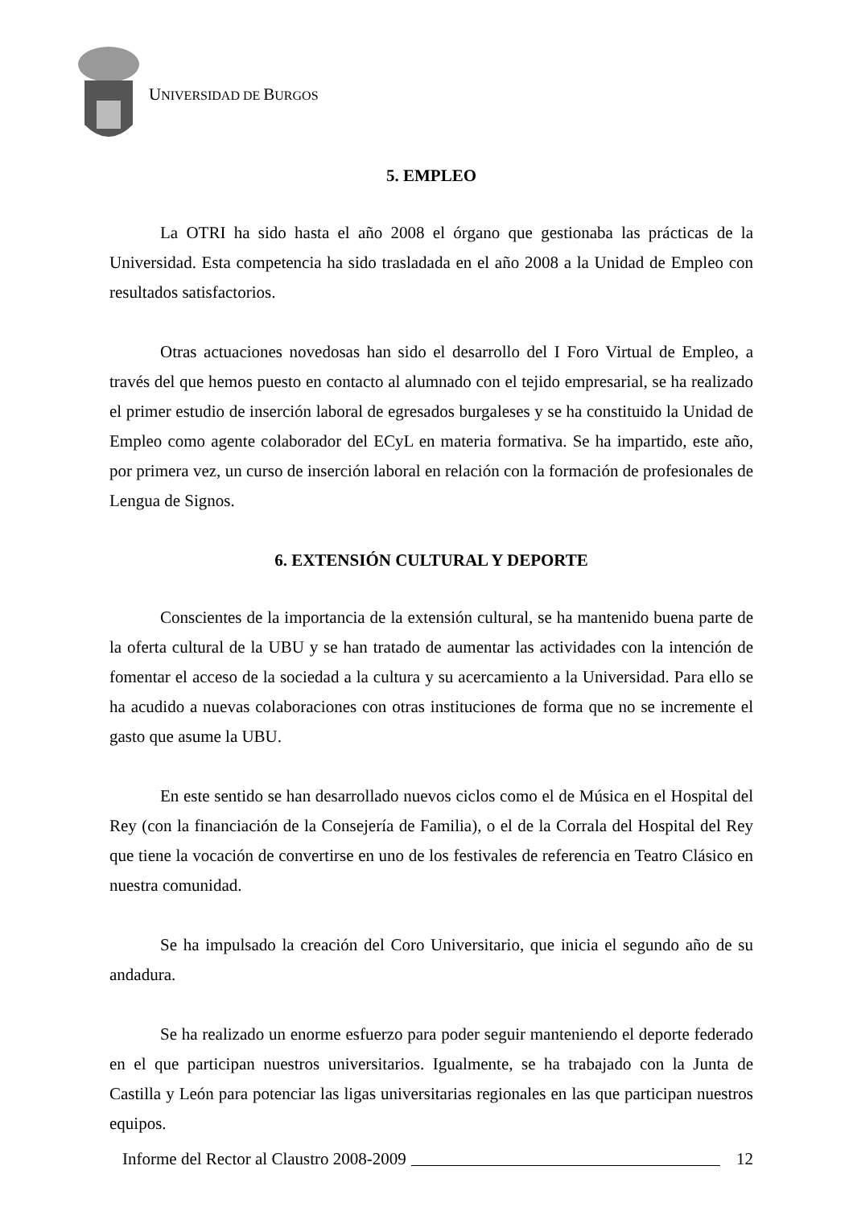UNIVERSIDAD DE BURGOS
5. EMPLEO
La OTRI ha sido hasta el año 2008 el órgano que gestionaba las prácticas de la Universidad. Esta competencia ha sido trasladada en el año 2008 a la Unidad de Empleo con resultados satisfactorios.
Otras actuaciones novedosas han sido el desarrollo del I Foro Virtual de Empleo, a través del que hemos puesto en contacto al alumnado con el tejido empresarial, se ha realizado el primer estudio de inserción laboral de egresados burgaleses y se ha constituido la Unidad de Empleo como agente colaborador del ECyL en materia formativa. Se ha impartido, este año, por primera vez, un curso de inserción laboral en relación con la formación de profesionales de Lengua de Signos.
6. EXTENSIÓN CULTURAL Y DEPORTE
Conscientes de la importancia de la extensión cultural, se ha mantenido buena parte de la oferta cultural de la UBU y se han tratado de aumentar las actividades con la intención de fomentar el acceso de la sociedad a la cultura y su acercamiento a la Universidad. Para ello se ha acudido a nuevas colaboraciones con otras instituciones de forma que no se incremente el gasto que asume la UBU.
En este sentido se han desarrollado nuevos ciclos como el de Música en el Hospital del Rey (con la financiación de la Consejería de Familia), o el de la Corrala del Hospital del Rey que tiene la vocación de convertirse en uno de los festivales de referencia en Teatro Clásico en nuestra comunidad.
Se ha impulsado la creación del Coro Universitario, que inicia el segundo año de su andadura.
Se ha realizado un enorme esfuerzo para poder seguir manteniendo el deporte federado en el que participan nuestros universitarios. Igualmente, se ha trabajado con la Junta de Castilla y León para potenciar las ligas universitarias regionales en las que participan nuestros equipos.
Informe del Rector al Claustro 2008-2009 12